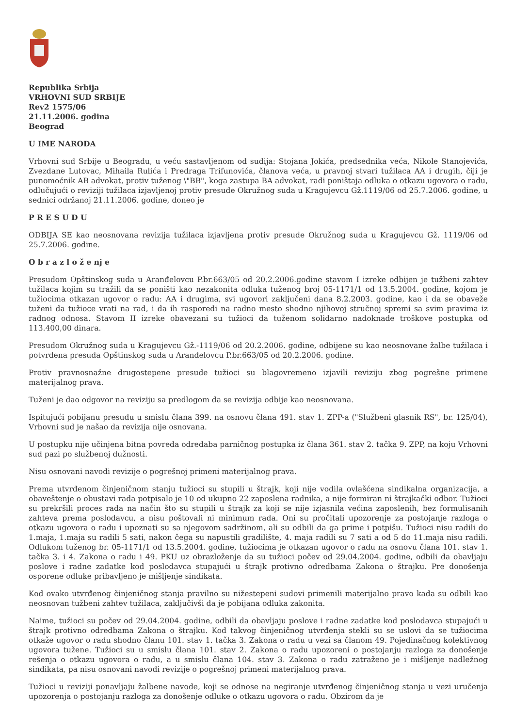Republika Srbija
VRHOVNI SUD SRBIJE
Rev2 1575/06
21.11.2006. godina
Beograd
U IME NARODA
Vrhovni sud Srbije u Beogradu, u veću sastavljenom od sudija: Stojana Jokića, predsednika veća, Nikole Stanojevića, Zvezdane Lutovac, Mihaila Rulića i Predraga Trifunovića, članova veća, u pravnoj stvari tužilaca AA i drugih, čiji je punomoćnik AB advokat, protiv tuženog \"BB", koga zastupa BA advokat, radi poništaja odluka o otkazu ugovora o radu, odlučujući o reviziji tužilaca izjavljenoj protiv presude Okružnog suda u Kragujevcu Gž.1119/06 od 25.7.2006. godine, u sednici održanoj 21.11.2006. godine, doneo je
P R E S U D U
ODBIJA SE kao neosnovana revizija tužilaca izjavljena protiv presude Okružnog suda u Kragujevcu Gž. 1119/06 od 25.7.2006. godine.
O b r a z l o ž e nj e
Presudom Opštinskog suda u Aranđelovcu P.br.663/05 od 20.2.2006.godine stavom I izreke odbijen je tužbeni zahtev tužilaca kojim su tražili da se poništi kao nezakonita odluka tuženog broj 05-1171/1 od 13.5.2004. godine, kojom je tužiocima otkazan ugovor o radu: AA i drugima, svi ugovori zaključeni dana 8.2.2003. godine, kao i da se obaveže tuženi da tužioce vrati na rad, i da ih rasporedi na radno mesto shodno njihovoj stručnoj spremi sa svim pravima iz radnog odnosa. Stavom II izreke obavezani su tužioci da tuženom solidarno nadoknade troškove postupka od 113.400,00 dinara.
Presudom Okružnog suda u Kragujevcu Gž.-1119/06 od 20.2.2006. godine, odbijene su kao neosnovane žalbe tužilaca i potvrđena presuda Opštinskog suda u Aranđelovcu P.br.663/05 od 20.2.2006. godine.
Protiv pravnosnažne drugostepene presude tužioci su blagovremeno izjavili reviziju zbog pogrešne primene materijalnog prava.
Tuženi je dao odgovor na reviziju sa predlogom da se revizija odbije kao neosnovana.
Ispitujući pobijanu presudu u smislu člana 399. na osnovu člana 491. stav 1. ZPP-a ("Službeni glasnik RS", br. 125/04), Vrhovni sud je našao da revizija nije osnovana.
U postupku nije učinjena bitna povreda odredaba parničnog postupka iz člana 361. stav 2. tačka 9. ZPP, na koju Vrhovni sud pazi po službenoj dužnosti.
Nisu osnovani navodi revizije o pogrešnoj primeni materijalnog prava.
Prema utvrđenom činjeničnom stanju tužioci su stupili u štrajk, koji nije vodila ovlašćena sindikalna organizacija, a obaveštenje o obustavi rada potpisalo je 10 od ukupno 22 zaposlena radnika, a nije formiran ni štrajkački odbor. Tužioci su prekršili proces rada na način što su stupili u štrajk za koji se nije izjasnila većina zaposlenih, bez formulisanih zahteva prema poslodavcu, a nisu poštovali ni minimum rada. Oni su pročitali upozorenje za postojanje razloga o otkazu ugovora o radu i upoznati su sa njegovom sadržinom, ali su odbili da ga prime i potpišu. Tužioci nisu radili do 1.maja, 1.maja su radili 5 sati, nakon čega su napustili gradilište, 4. maja radili su 7 sati a od 5 do 11.maja nisu radili. Odlukom tuženog br. 05-1171/1 od 13.5.2004. godine, tužiocima je otkazan ugovor o radu na osnovu člana 101. stav 1. tačka 3. i 4. Zakona o radu i 49. PKU uz obrazloženje da su tužioci počev od 29.04.2004. godine, odbili da obavljaju poslove i radne zadatke kod poslodavca stupajući u štrajk protivno odredbama Zakona o štrajku. Pre donošenja osporene odluke pribavljeno je mišljenje sindikata.
Kod ovako utvrđenog činjeničnog stanja pravilno su nižestepeni sudovi primenili materijalno pravo kada su odbili kao neosnovan tužbeni zahtev tužilaca, zaključivši da je pobijana odluka zakonita.
Naime, tužioci su počev od 29.04.2004. godine, odbili da obavljaju poslove i radne zadatke kod poslodavca stupajući u štrajk protivno odredbama Zakona o štrajku. Kod takvog činjeničnog utvrđenja stekli su se uslovi da se tužiocima otkaže ugovor o radu shodno članu 101. stav 1. tačka 3. Zakona o radu u vezi sa članom 49. Pojedinačnog kolektivnog ugovora tužene. Tužioci su u smislu člana 101. stav 2. Zakona o radu upozoreni o postojanju razloga za donošenje rešenja o otkazu ugovora o radu, a u smislu člana 104. stav 3. Zakona o radu zatraženo je i mišljenje nadležnog sindikata, pa nisu osnovani navodi revizije o pogrešnoj primeni materijalnog prava.
Tužioci u reviziji ponavljaju žalbene navode, koji se odnose na negiranje utvrđenog činjeničnog stanja u vezi uručenja upozorenja o postojanju razloga za donošenje odluke o otkazu ugovora o radu. Obzirom da je